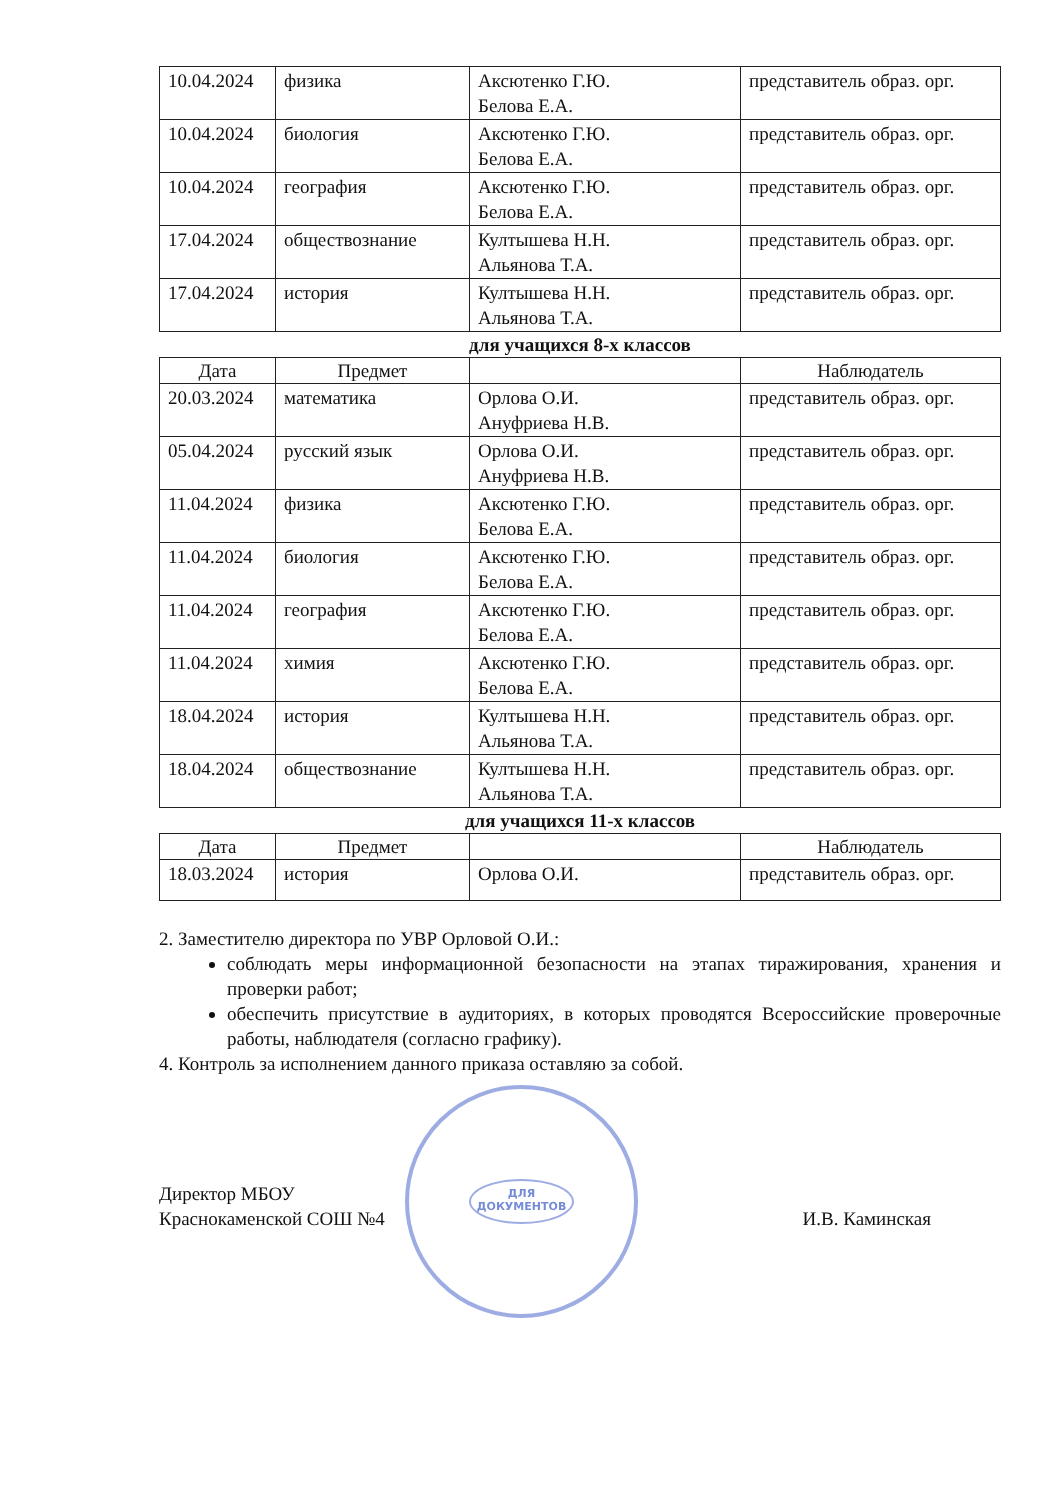| 10.04.2024 | физика | Аксютенко Г.Ю. Белова Е.А. | представитель образ. орг. |
| 10.04.2024 | биология | Аксютенко Г.Ю. Белова Е.А. | представитель образ. орг. |
| 10.04.2024 | география | Аксютенко Г.Ю. Белова Е.А. | представитель образ. орг. |
| 17.04.2024 | обществознание | Култышева Н.Н. Альянова Т.А. | представитель образ. орг. |
| 17.04.2024 | история | Култышева Н.Н. Альянова Т.А. | представитель образ. орг. |
для учащихся 8-х классов
| Дата | Предмет | | Наблюдатель |
| --- | --- | --- | --- |
| 20.03.2024 | математика | Орлова О.И. Ануфриева Н.В. | представитель образ. орг. |
| 05.04.2024 | русский язык | Орлова О.И. Ануфриева Н.В. | представитель образ. орг. |
| 11.04.2024 | физика | Аксютенко Г.Ю. Белова Е.А. | представитель образ. орг. |
| 11.04.2024 | биология | Аксютенко Г.Ю. Белова Е.А. | представитель образ. орг. |
| 11.04.2024 | география | Аксютенко Г.Ю. Белова Е.А. | представитель образ. орг. |
| 11.04.2024 | химия | Аксютенко Г.Ю. Белова Е.А. | представитель образ. орг. |
| 18.04.2024 | история | Култышева Н.Н. Альянова Т.А. | представитель образ. орг. |
| 18.04.2024 | обществознание | Култышева Н.Н. Альянова Т.А. | представитель образ. орг. |
для учащихся 11-х классов
| Дата | Предмет | | Наблюдатель |
| --- | --- | --- | --- |
| 18.03.2024 | история | Орлова О.И. | представитель образ. орг. |
2. Заместителю директора по УВР Орловой О.И.:
соблюдать меры информационной безопасности на этапах тиражирования, хранения и проверки работ;
обеспечить присутствие в аудиториях, в которых проводятся Всероссийские проверочные работы, наблюдателя (согласно графику).
4. Контроль за исполнением данного приказа оставляю за собой.
Директор МБОУ
Краснокаменской СОШ №4
И.В. Каминская
ДЛЯ
ДОКУМЕНТОВ